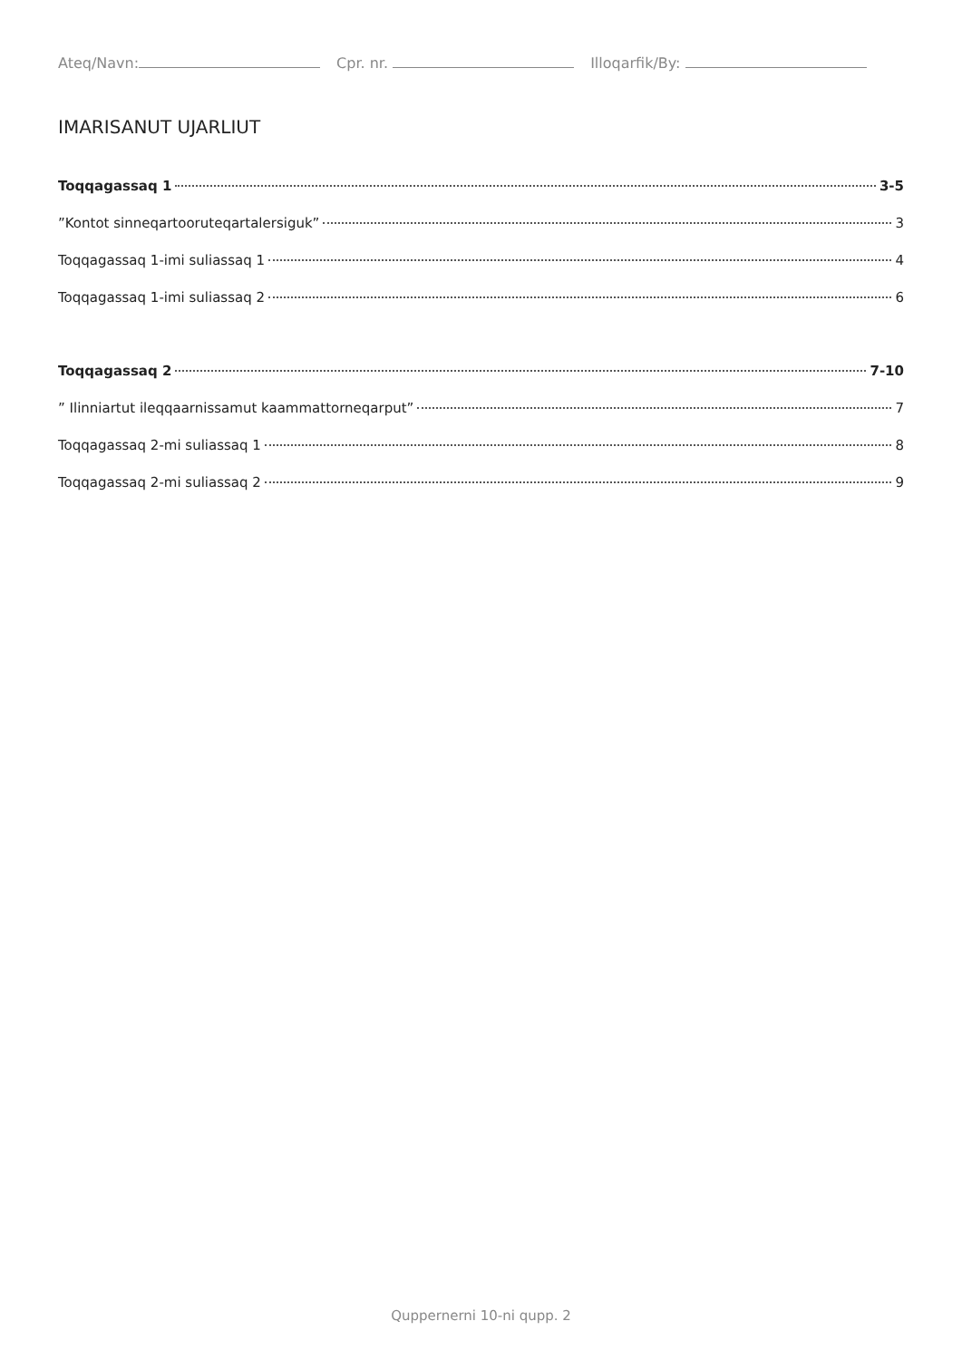Ateq/Navn: Cpr. nr. Illoqarfik/By:
IMARISANUT UJARLIUT
Toqqagassaq 1 3-5
”Kontot sinneqartooruteqartalersiguk” 3
Toqqagassaq 1-imi suliassaq 1 4
Toqqagassaq 1-imi suliassaq 2 6
Toqqagassaq 2 7-10
” Ilinniartut ileqqaarnissamut kaammattorneqarput” 7
Toqqagassaq 2-mi suliassaq 1 8
Toqqagassaq 2-mi suliassaq 2 9
Quppernerni 10-ni qupp. 2